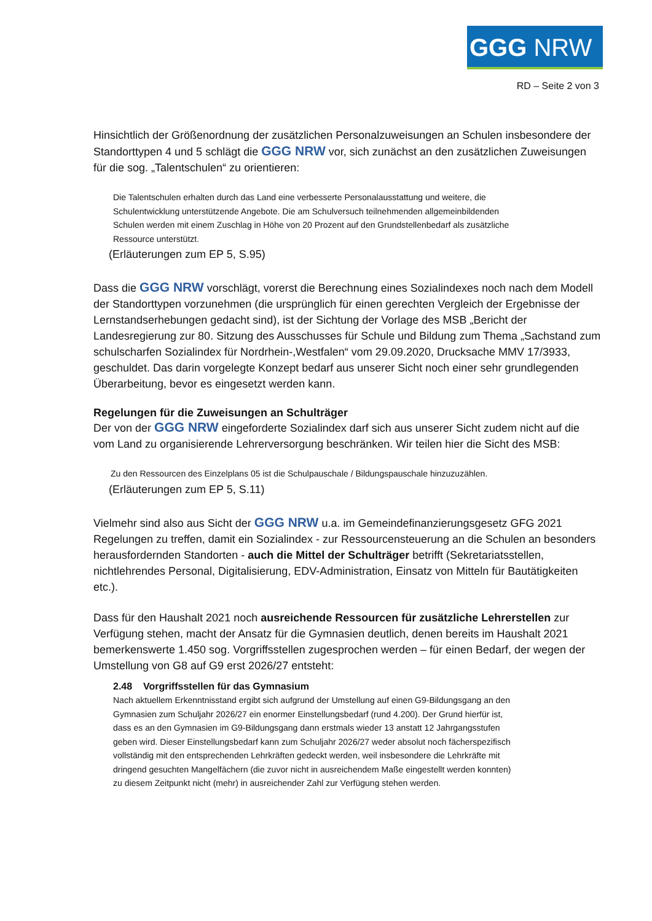GGG NRW
RD – Seite 2 von 3
Hinsichtlich der Größenordnung der zusätzlichen Personalzuweisungen an Schulen insbesondere der Standorttypen 4 und 5 schlägt die GGG NRW vor, sich zunächst an den zusätzlichen Zuweisungen für die sog. „Talentschulen“ zu orientieren:
Die Talentschulen erhalten durch das Land eine verbesserte Personalausstattung und weitere, die Schulentwicklung unterstützende Angebote. Die am Schulversuch teilnehmenden allgemeinbildenden Schulen werden mit einem Zuschlag in Höhe von 20 Prozent auf den Grundstellenbedarf als zusätzliche Ressource unterstützt.
(Erläuterungen zum EP 5, S.95)
Dass die GGG NRW vorschlägt, vorerst die Berechnung eines Sozialindexes noch nach dem Modell der Standorttypen vorzunehmen (die ursprünglich für einen gerechten Vergleich der Ergebnisse der Lernstandserhebungen gedacht sind), ist der Sichtung der Vorlage des MSB „Bericht der Landesregierung zur 80. Sitzung des Ausschusses für Schule und Bildung zum Thema „Sachstand zum schulscharfen Sozialindex für Nordrhein-,Westfalen“ vom 29.09.2020, Drucksache MMV 17/3933, geschuldet. Das darin vorgelegte Konzept bedarf aus unserer Sicht noch einer sehr grundlegenden Überarbeitung, bevor es eingesetzt werden kann.
Regelungen für die Zuweisungen an Schulträger
Der von der GGG NRW eingeforderte Sozialindex darf sich aus unserer Sicht zudem nicht auf die vom Land zu organisierende Lehrerversorgung beschränken. Wir teilen hier die Sicht des MSB:
Zu den Ressourcen des Einzelplans 05 ist die Schulpauschale / Bildungspauschale hinzuzuzählen.
(Erläuterungen zum EP 5, S.11)
Vielmehr sind also aus Sicht der GGG NRW u.a. im Gemeindefinanzierungsgesetz GFG 2021 Regelungen zu treffen, damit ein Sozialindex - zur Ressourcensteuerung an die Schulen an besonders herausfordernden Standorten - auch die Mittel der Schulträger betrifft (Sekretariatsstellen, nichtlehrendes Personal, Digitalisierung, EDV-Administration, Einsatz von Mitteln für Bautätigkeiten etc.).
Dass für den Haushalt 2021 noch ausreichende Ressourcen für zusätzliche Lehrerstellen zur Verfügung stehen, macht der Ansatz für die Gymnasien deutlich, denen bereits im Haushalt 2021 bemerkenswerte 1.450 sog. Vorgriffsstellen zugesprochen werden – für einen Bedarf, der wegen der Umstellung von G8 auf G9 erst 2026/27 entsteht:
2.48 Vorgriffsstellen für das Gymnasium
Nach aktuellem Erkenntnisstand ergibt sich aufgrund der Umstellung auf einen G9-Bildungsgang an den Gymnasien zum Schuljahr 2026/27 ein enormer Einstellungsbedarf (rund 4.200). Der Grund hierfür ist, dass es an den Gymnasien im G9-Bildungsgang dann erstmals wieder 13 anstatt 12 Jahrgangsstufen geben wird. Dieser Einstellungsbedarf kann zum Schuljahr 2026/27 weder absolut noch fächerspezifisch vollständig mit den entsprechenden Lehrkräften gedeckt werden, weil insbesondere die Lehrkräfte mit dringend gesuchten Mangelfächern (die zuvor nicht in ausreichendem Maße eingestellt werden konnten) zu diesem Zeitpunkt nicht (mehr) in ausreichender Zahl zur Verfügung stehen werden.